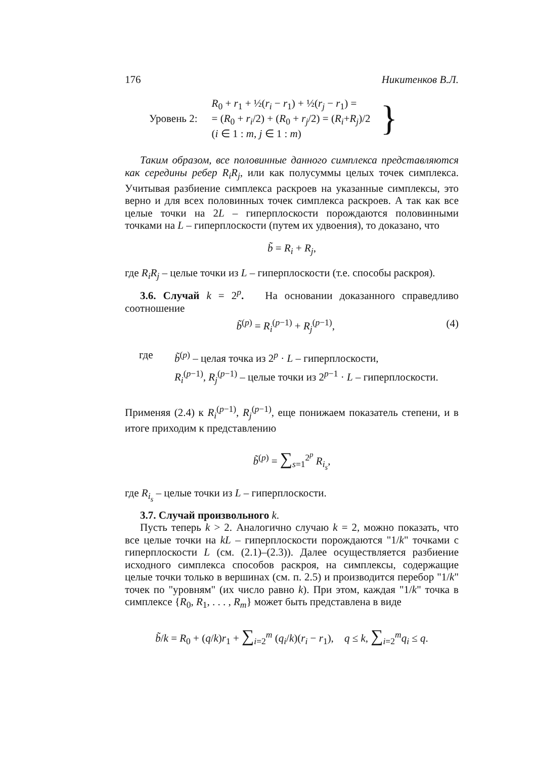176 Никитенков В.Л.
Уровень 2:
R<sub>0</sub> + r<sub>1</sub> + ½(r<sub>i</sub> − r<sub>1</sub>) + ½(r<sub>j</sub> − r<sub>1</sub>) =
= (R<sub>0</sub> + r<sub>i</sub>/2) + (R<sub>0</sub> + r<sub>j</sub>/2) = (R<sub>i</sub>+R<sub>j</sub>)/2
(i ∈ 1 : m, j ∈ 1 : m)
}
Таким образом, все половинные данного симплекса представляются как середины ребер R<sub>i</sub>R<sub>j</sub>, или как полусуммы целых точек симплекса. Учитывая разбиение симплекса раскроев на указанные симплексы, это верно и для всех половинных точек симплекса раскроев. А так как все целые точки на 2L – гиперплоскости порождаются половинными точками на L – гиперплоскости (путем их удвоения), то доказано, что
b̃ = R<sub>i</sub> + R<sub>j</sub>,
где R<sub>i</sub>R<sub>j</sub> – целые точки из L – гиперплоскости (т.е. способы раскроя).
3.6. Случай k = 2<sup>p</sup>. На основании доказанного справедливо соотношение
b̃<sup>(p)</sup> = R<sub>i</sub><sup>(p−1)</sup> + R<sub>j</sub><sup>(p−1)</sup>, (4)
где
b̃<sup>(p)</sup> – целая точка из 2<sup>p</sup> · L – гиперплоскости,
R<sub>i</sub><sup>(p−1)</sup>, R<sub>j</sub><sup>(p−1)</sup> – целые точки из 2<sup>p−1</sup> · L – гиперплоскости.
Применяя (2.4) к R<sub>i</sub><sup>(p−1)</sup>, R<sub>j</sub><sup>(p−1)</sup>, еще понижаем показатель степени, и в итоге приходим к представлению
b̃<sup>(p)</sup> = ∑<sub>s=1</sub><sup>2<sup>p</sup></sup> R<sub>i<sub>s</sub></sub>,
где R<sub>i<sub>s</sub></sub> – целые точки из L – гиперплоскости.
3.7. Случай произвольного k.
Пусть теперь k > 2. Аналогично случаю k = 2, можно показать, что все целые точки на kL – гиперплоскости порождаются "1/k" точками с гиперплоскости L (см. (2.1)–(2.3)). Далее осуществляется разбиение исходного симплекса способов раскроя, на симплексы, содержащие целые точки только в вершинах (см. п. 2.5) и производится перебор "1/k" точек по "уровням" (их число равно k). При этом, каждая "1/k" точка в симплексе {R<sub>0</sub>, R<sub>1</sub>, . . . , R<sub>m</sub>} может быть представлена в виде
b̃/k = R<sub>0</sub> + (q/k)r<sub>1</sub> + ∑<sub>i=2</sub><sup>m</sup> (q<sub>i</sub>/k)(r<sub>i</sub> − r<sub>1</sub>), q ≤ k, ∑<sub>i=2</sub><sup>m</sup>q<sub>i</sub> ≤ q.